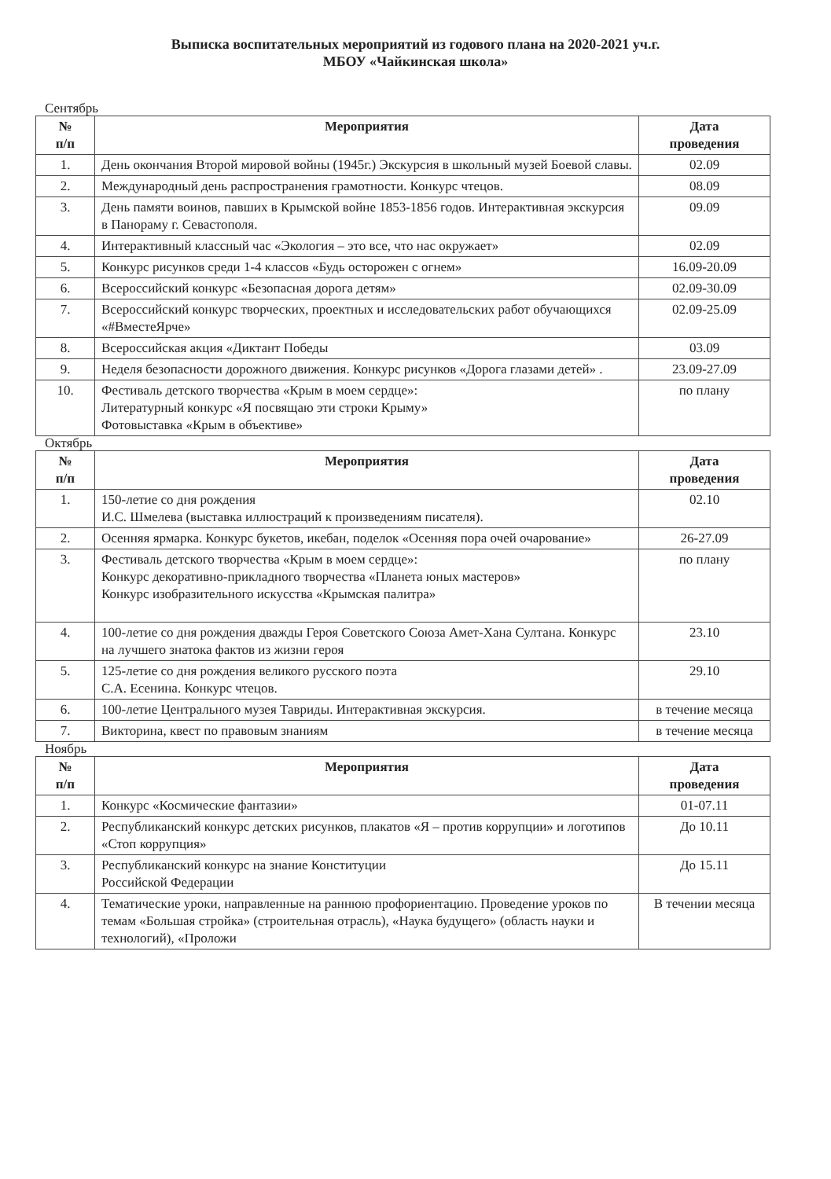Выписка воспитательных мероприятий из годового плана на 2020-2021 уч.г.
МБОУ «Чайкинская школа»
Сентябрь
| № п/п | Мероприятия | Дата проведения |
| --- | --- | --- |
| 1. | День окончания Второй мировой войны (1945г.) Экскурсия в школьный музей Боевой славы. | 02.09 |
| 2. | Международный день распространения грамотности. Конкурс чтецов. | 08.09 |
| 3. | День памяти воинов, павших в Крымской войне 1853-1856 годов. Интерактивная экскурсия в Панораму г. Севастополя. | 09.09 |
| 4. | Интерактивный классный час «Экология – это все, что нас окружает» | 02.09 |
| 5. | Конкурс рисунков среди 1-4 классов «Будь осторожен с огнем» | 16.09-20.09 |
| 6. | Всероссийский конкурс «Безопасная дорога детям» | 02.09-30.09 |
| 7. | Всероссийский конкурс творческих, проектных и исследовательских работ обучающихся «#ВместеЯрче» | 02.09-25.09 |
| 8. | Всероссийская акция «Диктант Победы | 03.09 |
| 9. | Неделя безопасности дорожного движения. Конкурс рисунков «Дорога глазами детей» . | 23.09-27.09 |
| 10. | Фестиваль детского творчества «Крым в моем сердце»: Литературный конкурс «Я посвящаю эти строки Крыму» Фотовыставка «Крым в объективе» | по плану |
Октябрь
| № п/п | Мероприятия | Дата проведения |
| --- | --- | --- |
| 1. | 150-летие со дня рождения И.С. Шмелева (выставка иллюстраций к произведениям писателя). | 02.10 |
| 2. | Осенняя ярмарка. Конкурс букетов, икебан, поделок «Осенняя пора очей очарование» | 26-27.09 |
| 3. | Фестиваль детского творчества «Крым в моем сердце»: Конкурс декоративно-прикладного творчества «Планета юных мастеров» Конкурс изобразительного искусства «Крымская палитра» | по плану |
| 4. | 100-летие со дня рождения дважды Героя Советского Союза Амет-Хана Султана. Конкурс на лучшего знатока фактов из жизни героя | 23.10 |
| 5. | 125-летие со дня рождения великого русского поэта С.А. Есенина. Конкурс чтецов. | 29.10 |
| 6. | 100-летие Центрального музея Тавриды. Интерактивная экскурсия. | в течение месяца |
| 7. | Викторина, квест по правовым знаниям | в течение месяца |
Ноябрь
| № п/п | Мероприятия | Дата проведения |
| --- | --- | --- |
| 1. | Конкурс «Космические фантазии» | 01-07.11 |
| 2. | Республиканский конкурс детских рисунков, плакатов «Я – против коррупции» и логотипов «Стоп коррупция» | До 10.11 |
| 3. | Республиканский конкурс на знание Конституции Российской Федерации | До 15.11 |
| 4. | Тематические уроки, направленные на раннюю профориентацию. Проведение уроков по темам «Большая стройка» (строительная отрасль), «Наука будущего» (область науки и технологий), «Проложи | В течении месяца |